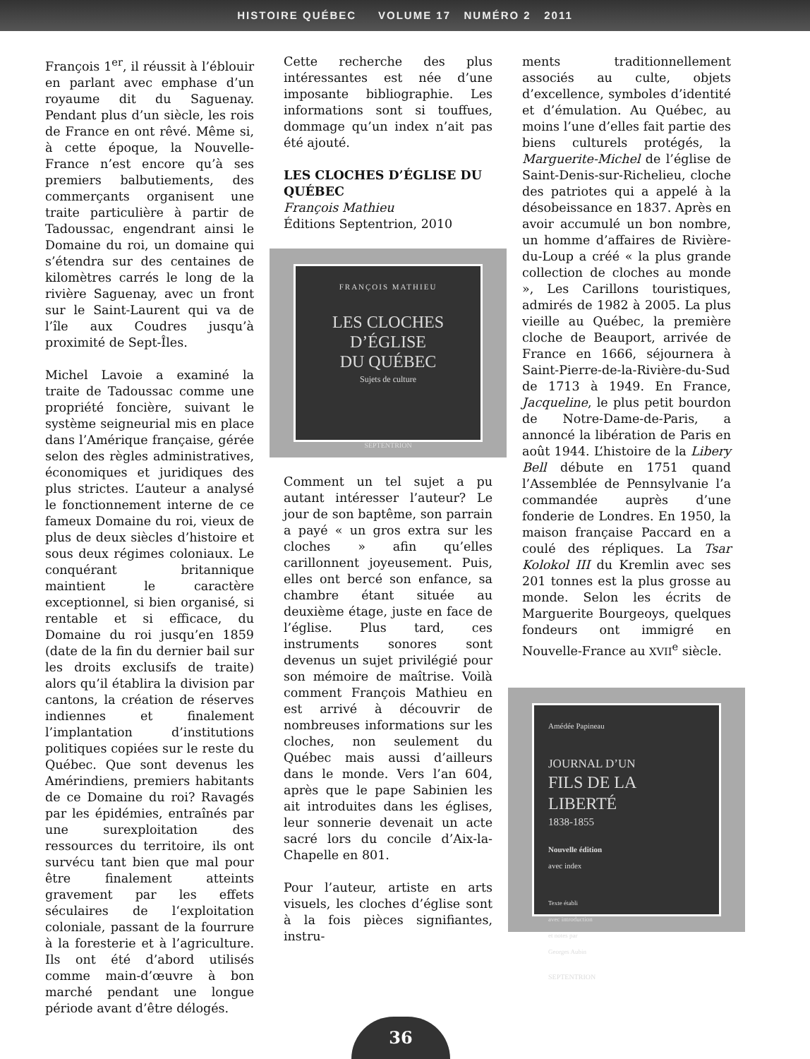HISTOIRE QUÉBEC VOLUME 17 NUMÉRO 2 2011
François 1<sup>er</sup>, il réussit à l’éblouir en parlant avec emphase d’un royaume dit du Saguenay. Pendant plus d’un siècle, les rois de France en ont rêvé. Même si, à cette époque, la Nouvelle-France n’est encore qu’à ses premiers balbutiements, des commerçants organisent une traite particulière à partir de Tadoussac, engendrant ainsi le Domaine du roi, un domaine qui s’étendra sur des centaines de kilomètres carrés le long de la rivière Saguenay, avec un front sur le Saint-Laurent qui va de l’île aux Coudres jusqu’à proximité de Sept-Îles.
Michel Lavoie a examiné la traite de Tadoussac comme une propriété foncière, suivant le système seigneurial mis en place dans l’Amérique française, gérée selon des règles administratives, économiques et juridiques des plus strictes. L’auteur a analysé le fonctionnement interne de ce fameux Domaine du roi, vieux de plus de deux siècles d’histoire et sous deux régimes coloniaux. Le conquérant britannique maintient le caractère exceptionnel, si bien organisé, si rentable et si efficace, du Domaine du roi jusqu’en 1859 (date de la fin du dernier bail sur les droits exclusifs de traite) alors qu’il établira la division par cantons, la création de réserves indiennes et finalement l’implantation d’institutions politiques copiées sur le reste du Québec. Que sont devenus les Amérindiens, premiers habitants de ce Domaine du roi? Ravagés par les épidémies, entraînés par une surexploitation des ressources du territoire, ils ont survécu tant bien que mal pour être finalement atteints gravement par les effets séculaires de l‘exploitation coloniale, passant de la fourrure à la foresterie et à l’agriculture. Ils ont été d’abord utilisés comme main-d’œuvre à bon marché pendant une longue période avant d’être délogés.
Cette recherche des plus intéressantes est née d’une imposante bibliographie. Les informations sont si touffues, dommage qu’un index n’ait pas été ajouté.
LES CLOCHES D’ÉGLISE DU QUÉBEC
François Mathieu
Éditions Septentrion, 2010
FRANÇOIS MATHIEU
LES CLOCHES
D’ÉGLISE
DU QUÉBEC
Sujets de culture
SEPTENTRION
Comment un tel sujet a pu autant intéresser l’auteur? Le jour de son baptême, son parrain a payé « un gros extra sur les cloches » afin qu’elles carillonnent joyeusement. Puis, elles ont bercé son enfance, sa chambre étant située au deuxième étage, juste en face de l’église. Plus tard, ces instruments sonores sont devenus un sujet privilégié pour son mémoire de maîtrise. Voilà comment François Mathieu en est arrivé à découvrir de nombreuses informations sur les cloches, non seulement du Québec mais aussi d’ailleurs dans le monde. Vers l’an 604, après que le pape Sabinien les ait introduites dans les églises, leur sonnerie devenait un acte sacré lors du concile d’Aix-la-Chapelle en 801.
Pour l’auteur, artiste en arts visuels, les cloches d’église sont à la fois pièces signifiantes, instru-
ments traditionnellement associés au culte, objets d’excellence, symboles d’identité et d’émulation. Au Québec, au moins l’une d’elles fait partie des biens culturels protégés, la Marguerite-Michel de l’église de Saint-Denis-sur-Richelieu, cloche des patriotes qui a appelé à la désobeissance en 1837. Après en avoir accumulé un bon nombre, un homme d’affaires de Rivière-du-Loup a créé « la plus grande collection de cloches au monde », Les Carillons touristiques, admirés de 1982 à 2005. La plus vieille au Québec, la première cloche de Beauport, arrivée de France en 1666, séjournera à Saint-Pierre-de-la-Rivière-du-Sud de 1713 à 1949. En France, Jacqueline, le plus petit bourdon de Notre-Dame-de-Paris, a annoncé la libération de Paris en août 1944. L’histoire de la Libery Bell débute en 1751 quand l’Assemblée de Pennsylvanie l’a commandée auprès d’une fonderie de Londres. En 1950, la maison française Paccard en a coulé des répliques. La Tsar Kolokol III du Kremlin avec ses 201 tonnes est la plus grosse au monde. Selon les écrits de Marguerite Bourgeoys, quelques fondeurs ont immigré en Nouvelle-France au XVII<sup>e</sup> siècle.
Amédée Papineau
JOURNAL D’UN
FILS DE LA
LIBERTÉ
1838-1855
Nouvelle édition
avec index
Texte établi
avec introduction
et notes par
Georges Aubin
SEPTENTRION
36